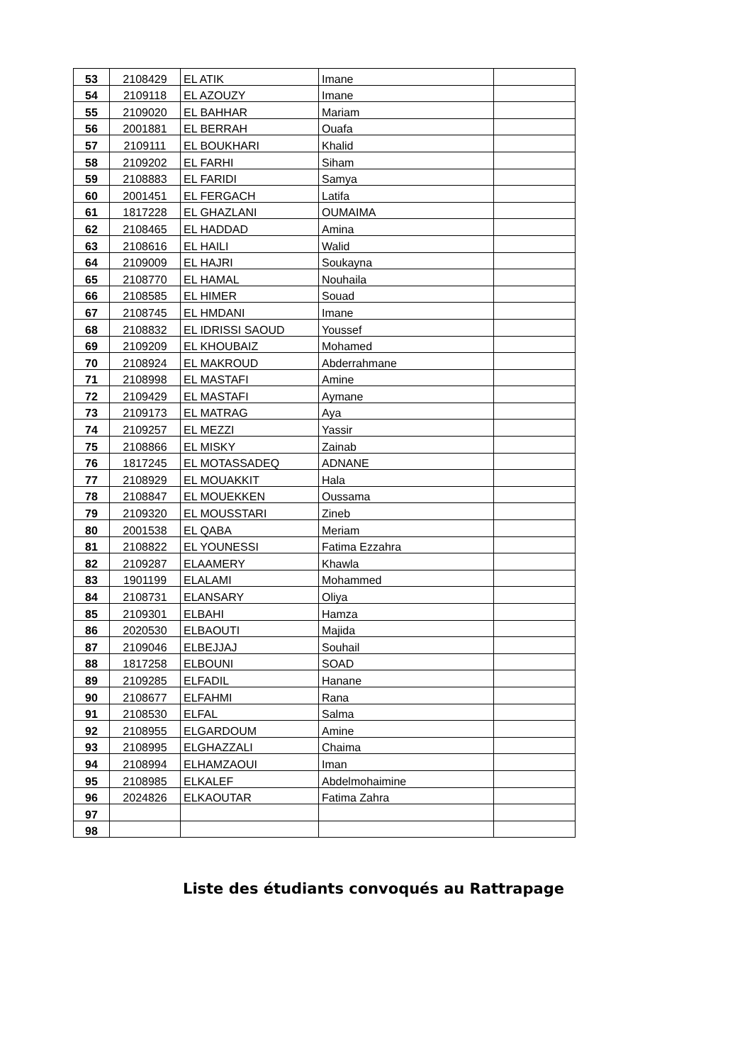| 53 | 2108429 | EL ATIK | Imane | |
| 54 | 2109118 | EL AZOUZY | Imane | |
| 55 | 2109020 | EL BAHHAR | Mariam | |
| 56 | 2001881 | EL BERRAH | Ouafa | |
| 57 | 2109111 | EL BOUKHARI | Khalid | |
| 58 | 2109202 | EL FARHI | Siham | |
| 59 | 2108883 | EL FARIDI | Samya | |
| 60 | 2001451 | EL FERGACH | Latifa | |
| 61 | 1817228 | EL GHAZLANI | OUMAIMA | |
| 62 | 2108465 | EL HADDAD | Amina | |
| 63 | 2108616 | EL HAILI | Walid | |
| 64 | 2109009 | EL HAJRI | Soukayna | |
| 65 | 2108770 | EL HAMAL | Nouhaila | |
| 66 | 2108585 | EL HIMER | Souad | |
| 67 | 2108745 | EL HMDANI | Imane | |
| 68 | 2108832 | EL IDRISSI SAOUD | Youssef | |
| 69 | 2109209 | EL KHOUBAIZ | Mohamed | |
| 70 | 2108924 | EL MAKROUD | Abderrahmane | |
| 71 | 2108998 | EL MASTAFI | Amine | |
| 72 | 2109429 | EL MASTAFI | Aymane | |
| 73 | 2109173 | EL MATRAG | Aya | |
| 74 | 2109257 | EL MEZZI | Yassir | |
| 75 | 2108866 | EL MISKY | Zainab | |
| 76 | 1817245 | EL MOTASSADEQ | ADNANE | |
| 77 | 2108929 | EL MOUAKKIT | Hala | |
| 78 | 2108847 | EL MOUEKKEN | Oussama | |
| 79 | 2109320 | EL MOUSSTARI | Zineb | |
| 80 | 2001538 | EL QABA | Meriam | |
| 81 | 2108822 | EL YOUNESSI | Fatima Ezzahra | |
| 82 | 2109287 | ELAAMERY | Khawla | |
| 83 | 1901199 | ELALAMI | Mohammed | |
| 84 | 2108731 | ELANSARY | Oliya | |
| 85 | 2109301 | ELBAHI | Hamza | |
| 86 | 2020530 | ELBAOUTI | Majida | |
| 87 | 2109046 | ELBEJJAJ | Souhail | |
| 88 | 1817258 | ELBOUNI | SOAD | |
| 89 | 2109285 | ELFADIL | Hanane | |
| 90 | 2108677 | ELFAHMI | Rana | |
| 91 | 2108530 | ELFAL | Salma | |
| 92 | 2108955 | ELGARDOUM | Amine | |
| 93 | 2108995 | ELGHAZZALI | Chaima | |
| 94 | 2108994 | ELHAMZAOUI | Iman | |
| 95 | 2108985 | ELKALEF | Abdelmohaimine | |
| 96 | 2024826 | ELKAOUTAR | Fatima Zahra | |
| 97 | | | | |
| 98 | | | | |
Liste des étudiants convoqués au Rattrapage